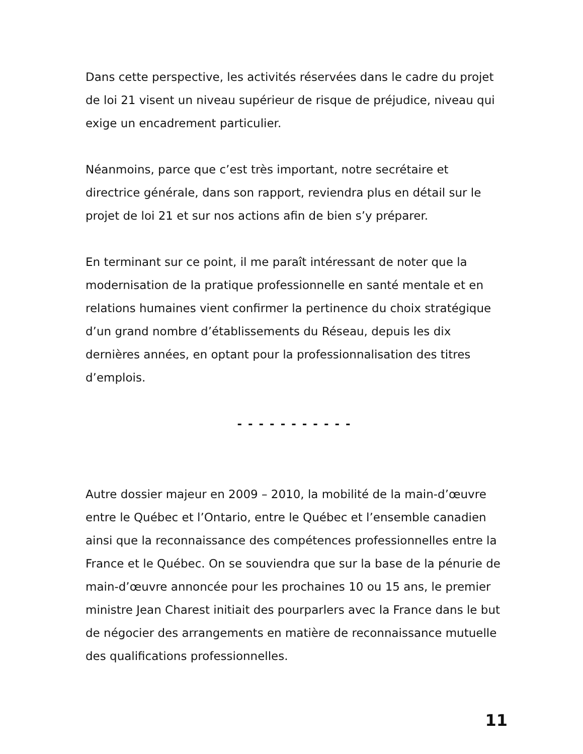Dans cette perspective, les activités réservées dans le cadre du projet de loi 21 visent un niveau supérieur de risque de préjudice, niveau qui exige un encadrement particulier.
Néanmoins, parce que c’est très important, notre secrétaire et directrice générale, dans son rapport, reviendra plus en détail sur le projet de loi 21 et sur nos actions afin de bien s’y préparer.
En terminant sur ce point, il me paraît intéressant de noter que la modernisation de la pratique professionnelle en santé mentale et en relations humaines vient confirmer la pertinence du choix stratégique d’un grand nombre d’établissements du Réseau, depuis les dix dernières années, en optant pour la professionnalisation des titres d’emplois.
- - - - - - - - - - -
Autre dossier majeur en 2009 – 2010, la mobilité de la main-d’œuvre entre le Québec et l’Ontario, entre le Québec et l’ensemble canadien ainsi que la reconnaissance des compétences professionnelles entre la France et le Québec. On se souviendra que sur la base de la pénurie de main-d’œuvre annoncée pour les prochaines 10 ou 15 ans, le premier ministre Jean Charest initiait des pourparlers avec la France dans le but de négocier des arrangements en matière de reconnaissance mutuelle des qualifications professionnelles.
11